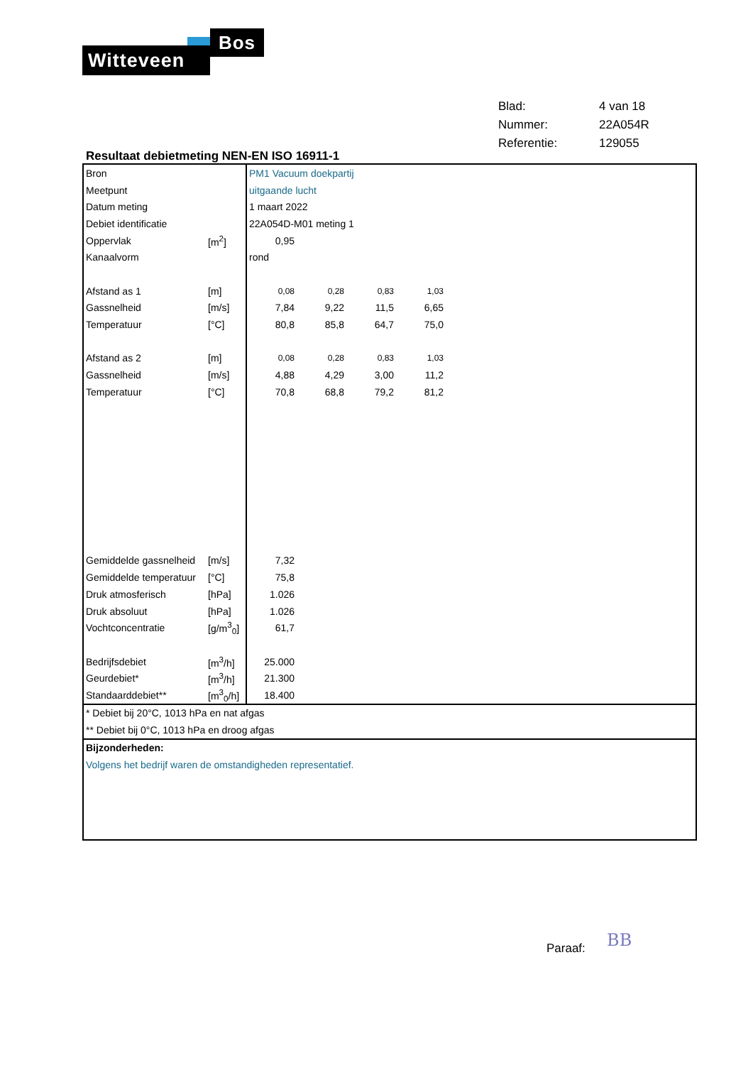Witteveen
Bos
| Blad: | 4 van 18 |
| Nummer: | 22A054R |
| Referentie: | 129055 |
Resultaat debietmeting NEN-EN ISO 16911-1
| Bron | | PM1 Vacuum doekpartij | | | | |
| Meetpunt | | uitgaande lucht | | | | |
| Datum meting | | 1 maart 2022 | | | | |
| Debiet identificatie | | 22A054D-M01 meting 1 | | | | |
| Oppervlak | [m<sup>2</sup>] | 0,95 | | | | |
| Kanaalvorm | | rond | | | | |
| Afstand as 1 | [m] | 0,08 | 0,28 | 0,83 | 1,03 | |
| Gassnelheid | [m/s] | 7,84 | 9,22 | 11,5 | 6,65 | |
| Temperatuur | [°C] | 80,8 | 85,8 | 64,7 | 75,0 | |
| Afstand as 2 | [m] | 0,08 | 0,28 | 0,83 | 1,03 | |
| Gassnelheid | [m/s] | 4,88 | 4,29 | 3,00 | 11,2 | |
| Temperatuur | [°C] | 70,8 | 68,8 | 79,2 | 81,2 | |
| Gemiddelde gassnelheid | [m/s] | 7,32 | | | | |
| Gemiddelde temperatuur | [°C] | 75,8 | | | | |
| Druk atmosferisch | [hPa] | 1.026 | | | | |
| Druk absoluut | [hPa] | 1.026 | | | | |
| Vochtconcentratie | [g/m<sup>3</sup><sub>0</sub>] | 61,7 | | | | |
| Bedrijfsdebiet | [m<sup>3</sup>/h] | 25.000 | | | | |
| Geurdebiet* | [m<sup>3</sup>/h] | 21.300 | | | | |
| Standaarddebiet** | [m<sup>3</sup><sub>0</sub>/h] | 18.400 | | | | |
* Debiet bij 20°C, 1013 hPa en nat afgas
** Debiet bij 0°C, 1013 hPa en droog afgas
Bijzonderheden:
Volgens het bedrijf waren de omstandigheden representatief.
Paraaf: BB